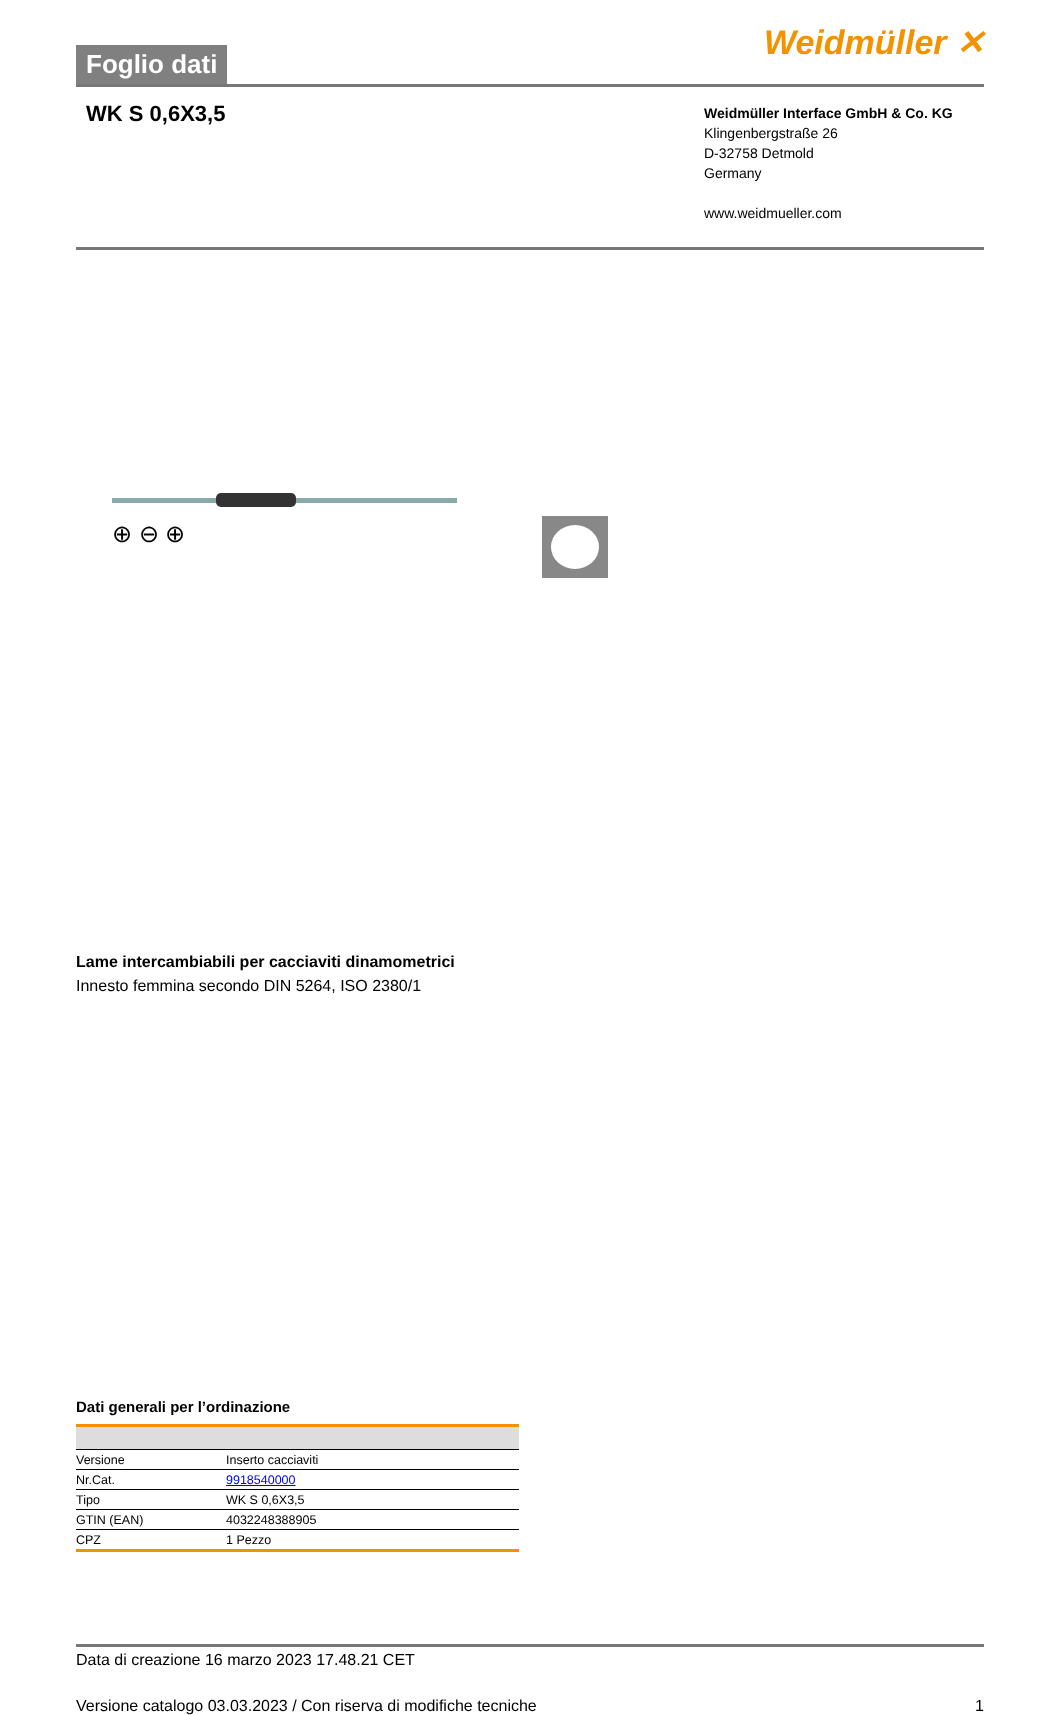Foglio dati
Weidmüller ✕
WK S 0,6X3,5
Weidmüller Interface GmbH & Co. KG
Klingenbergstraße 26
D-32758 Detmold
Germany
www.weidmueller.com
⊕ ⊖ ⊕
Lame intercambiabili per cacciaviti dinamometrici
Innesto femmina secondo DIN 5264, ISO 2380/1
Dati generali per l’ordinazione
| Versione | Inserto cacciaviti |
| Nr.Cat. | 9918540000 |
| Tipo | WK S 0,6X3,5 |
| GTIN (EAN) | 4032248388905 |
| CPZ | 1 Pezzo |
Data di creazione 16 marzo 2023 17.48.21 CET
Versione catalogo 03.03.2023 / Con riserva di modifiche tecniche 1